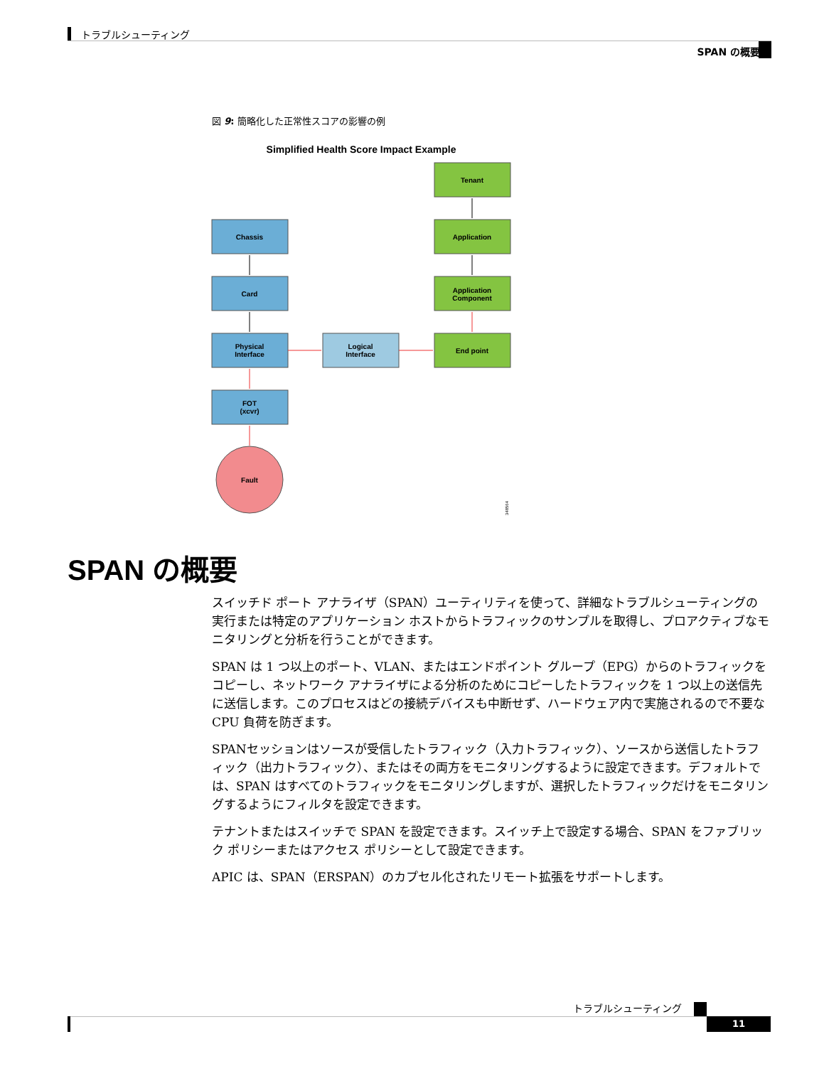トラブルシューティング
SPAN の概要
図 9: 簡略化した正常性スコアの影響の例
Simplified Health Score Impact Example
Tenant
Application
Application
Component
End point
Chassis
Card
Physical
Interface
FOT
(xcvr)
Logical
Interface
Fault
348564
SPAN の概要
スイッチド ポート アナライザ（SPAN）ユーティリティを使って、詳細なトラブルシューティングの実行または特定のアプリケーション ホストからトラフィックのサンプルを取得し、プロアクティブなモニタリングと分析を行うことができます。
SPAN は 1 つ以上のポート、VLAN、またはエンドポイント グループ（EPG）からのトラフィックをコピーし、ネットワーク アナライザによる分析のためにコピーしたトラフィックを 1 つ以上の送信先に送信します。このプロセスはどの接続デバイスも中断せず、ハードウェア内で実施されるので不要な CPU 負荷を防ぎます。
SPANセッションはソースが受信したトラフィック（入力トラフィック）、ソースから送信したトラフィック（出力トラフィック）、またはその両方をモニタリングするように設定できます。デフォルトでは、SPAN はすべてのトラフィックをモニタリングしますが、選択したトラフィックだけをモニタリングするようにフィルタを設定できます。
テナントまたはスイッチで SPAN を設定できます。スイッチ上で設定する場合、SPAN をファブリック ポリシーまたはアクセス ポリシーとして設定できます。
APIC は、SPAN（ERSPAN）のカプセル化されたリモート拡張をサポートします。
トラブルシューティング
11